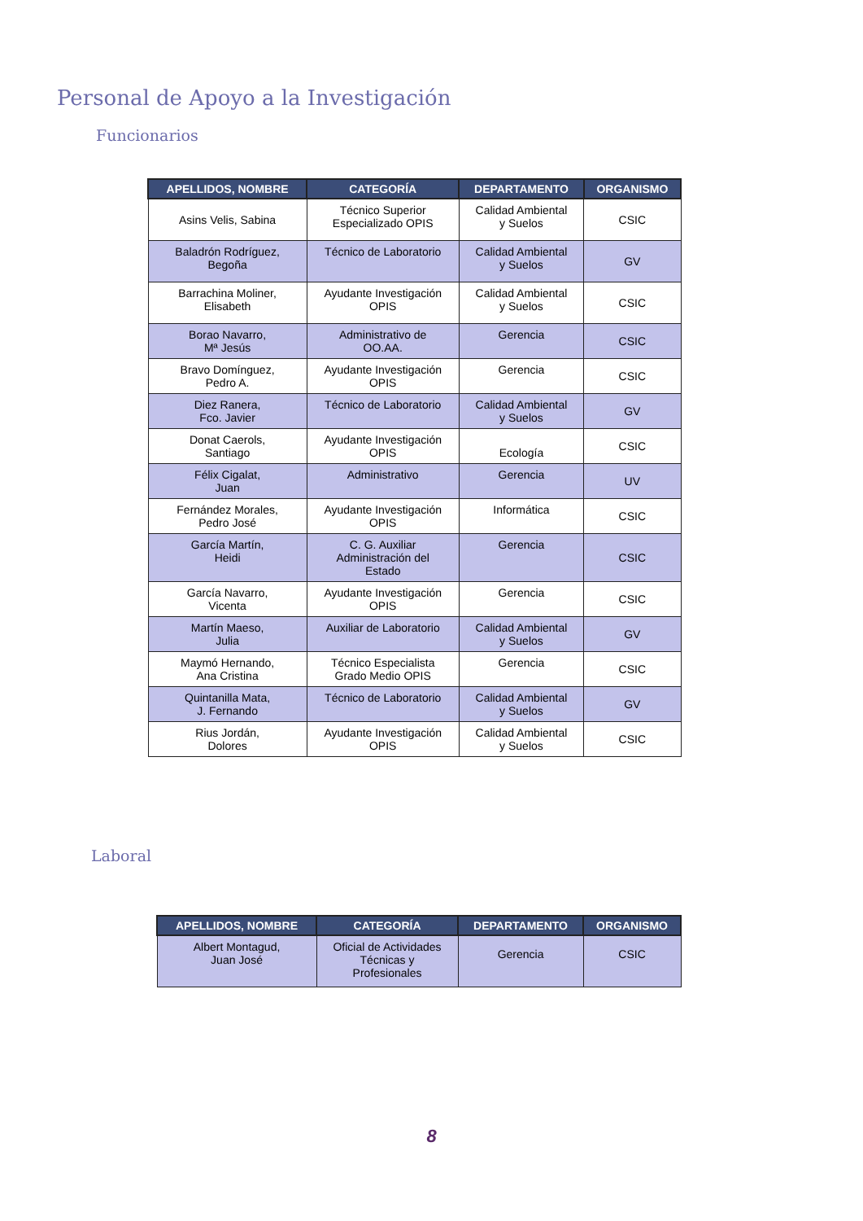Personal de Apoyo a la Investigación
Funcionarios
| APELLIDOS, NOMBRE | CATEGORÍA | DEPARTAMENTO | ORGANISMO |
| --- | --- | --- | --- |
| Asins Velis, Sabina | Técnico Superior Especializado OPIS | Calidad Ambiental y Suelos | CSIC |
| Baladrón Rodríguez, Begoña | Técnico de Laboratorio | Calidad Ambiental y Suelos | GV |
| Barrachina Moliner, Elisabeth | Ayudante Investigación OPIS | Calidad Ambiental y Suelos | CSIC |
| Borao Navarro, Mª Jesús | Administrativo de OO.AA. | Gerencia | CSIC |
| Bravo Domínguez, Pedro A. | Ayudante Investigación OPIS | Gerencia | CSIC |
| Diez Ranera, Fco. Javier | Técnico de Laboratorio | Calidad Ambiental y Suelos | GV |
| Donat Caerols, Santiago | Ayudante Investigación OPIS | Ecología | CSIC |
| Félix Cigalat, Juan | Administrativo | Gerencia | UV |
| Fernández Morales, Pedro José | Ayudante Investigación OPIS | Informática | CSIC |
| García Martín, Heidi | C. G. Auxiliar Administración del Estado | Gerencia | CSIC |
| García Navarro, Vicenta | Ayudante Investigación OPIS | Gerencia | CSIC |
| Martín Maeso, Julia | Auxiliar de Laboratorio | Calidad Ambiental y Suelos | GV |
| Maymó Hernando, Ana Cristina | Técnico Especialista Grado Medio OPIS | Gerencia | CSIC |
| Quintanilla Mata, J. Fernando | Técnico de Laboratorio | Calidad Ambiental y Suelos | GV |
| Rius Jordán, Dolores | Ayudante Investigación OPIS | Calidad Ambiental y Suelos | CSIC |
Laboral
| APELLIDOS, NOMBRE | CATEGORÍA | DEPARTAMENTO | ORGANISMO |
| --- | --- | --- | --- |
| Albert Montagud, Juan José | Oficial de Actividades Técnicas y Profesionales | Gerencia | CSIC |
8